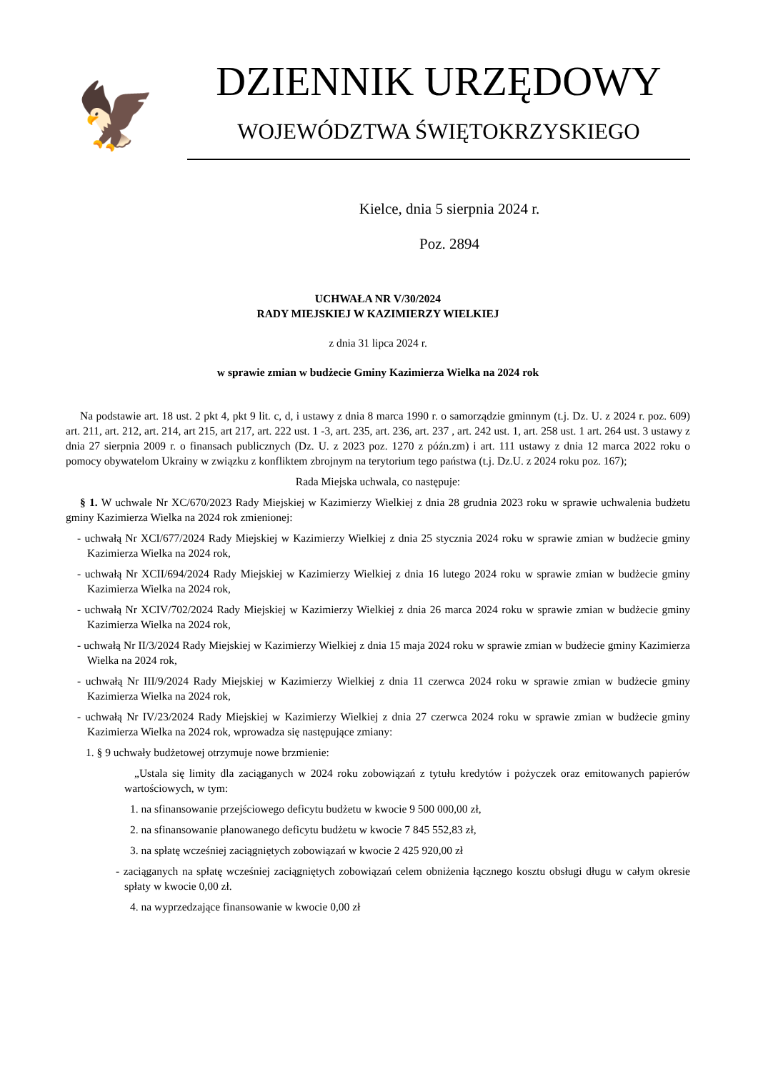🦅
DZIENNIK URZĘDOWY
WOJEWÓDZTWA ŚWIĘTOKRZYSKIEGO
Kielce, dnia 5 sierpnia 2024 r.
Poz. 2894
UCHWAŁA NR V/30/2024
RADY MIEJSKIEJ W KAZIMIERZY WIELKIEJ
z dnia 31 lipca 2024 r.
w sprawie zmian w budżecie Gminy Kazimierza Wielka na 2024 rok
Na podstawie art. 18 ust. 2 pkt 4, pkt 9 lit. c, d, i ustawy z dnia 8 marca 1990 r. o samorządzie gminnym (t.j. Dz. U. z 2024 r. poz. 609) art. 211, art. 212, art. 214, art 215, art 217, art. 222 ust. 1 -3, art. 235, art. 236, art. 237 , art. 242 ust. 1, art. 258 ust. 1 art. 264 ust. 3 ustawy z dnia 27 sierpnia 2009 r. o finansach publicznych (Dz. U. z 2023 poz. 1270 z późn.zm) i art. 111 ustawy z dnia 12 marca 2022 roku o pomocy obywatelom Ukrainy w związku z konfliktem zbrojnym na terytorium tego państwa (t.j. Dz.U. z 2024 roku poz. 167);
Rada Miejska uchwala, co następuje:
§ 1. W uchwale Nr XC/670/2023 Rady Miejskiej w Kazimierzy Wielkiej z dnia 28 grudnia 2023 roku w sprawie uchwalenia budżetu gminy Kazimierza Wielka na 2024 rok zmienionej:
- uchwałą Nr XCI/677/2024 Rady Miejskiej w Kazimierzy Wielkiej z dnia 25 stycznia 2024 roku w sprawie zmian w budżecie gminy Kazimierza Wielka na 2024 rok,
- uchwałą Nr XCII/694/2024 Rady Miejskiej w Kazimierzy Wielkiej z dnia 16 lutego 2024 roku w sprawie zmian w budżecie gminy Kazimierza Wielka na 2024 rok,
- uchwałą Nr XCIV/702/2024 Rady Miejskiej w Kazimierzy Wielkiej z dnia 26 marca 2024 roku w sprawie zmian w budżecie gminy Kazimierza Wielka na 2024 rok,
- uchwałą Nr II/3/2024 Rady Miejskiej w Kazimierzy Wielkiej z dnia 15 maja 2024 roku w sprawie zmian w budżecie gminy Kazimierza Wielka na 2024 rok,
- uchwałą Nr III/9/2024 Rady Miejskiej w Kazimierzy Wielkiej z dnia 11 czerwca 2024 roku w sprawie zmian w budżecie gminy Kazimierza Wielka na 2024 rok,
- uchwałą Nr IV/23/2024 Rady Miejskiej w Kazimierzy Wielkiej z dnia 27 czerwca 2024 roku w sprawie zmian w budżecie gminy Kazimierza Wielka na 2024 rok, wprowadza się następujące zmiany:
1. § 9 uchwały budżetowej otrzymuje nowe brzmienie:
„Ustala się limity dla zaciąganych w 2024 roku zobowiązań z tytułu kredytów i pożyczek oraz emitowanych papierów wartościowych, w tym:
1. na sfinansowanie przejściowego deficytu budżetu w kwocie 9 500 000,00 zł,
2. na sfinansowanie planowanego deficytu budżetu w kwocie 7 845 552,83 zł,
3. na spłatę wcześniej zaciągniętych zobowiązań w kwocie 2 425 920,00 zł
- zaciąganych na spłatę wcześniej zaciągniętych zobowiązań celem obniżenia łącznego kosztu obsługi długu w całym okresie spłaty w kwocie 0,00 zł.
4. na wyprzedzające finansowanie w kwocie 0,00 zł